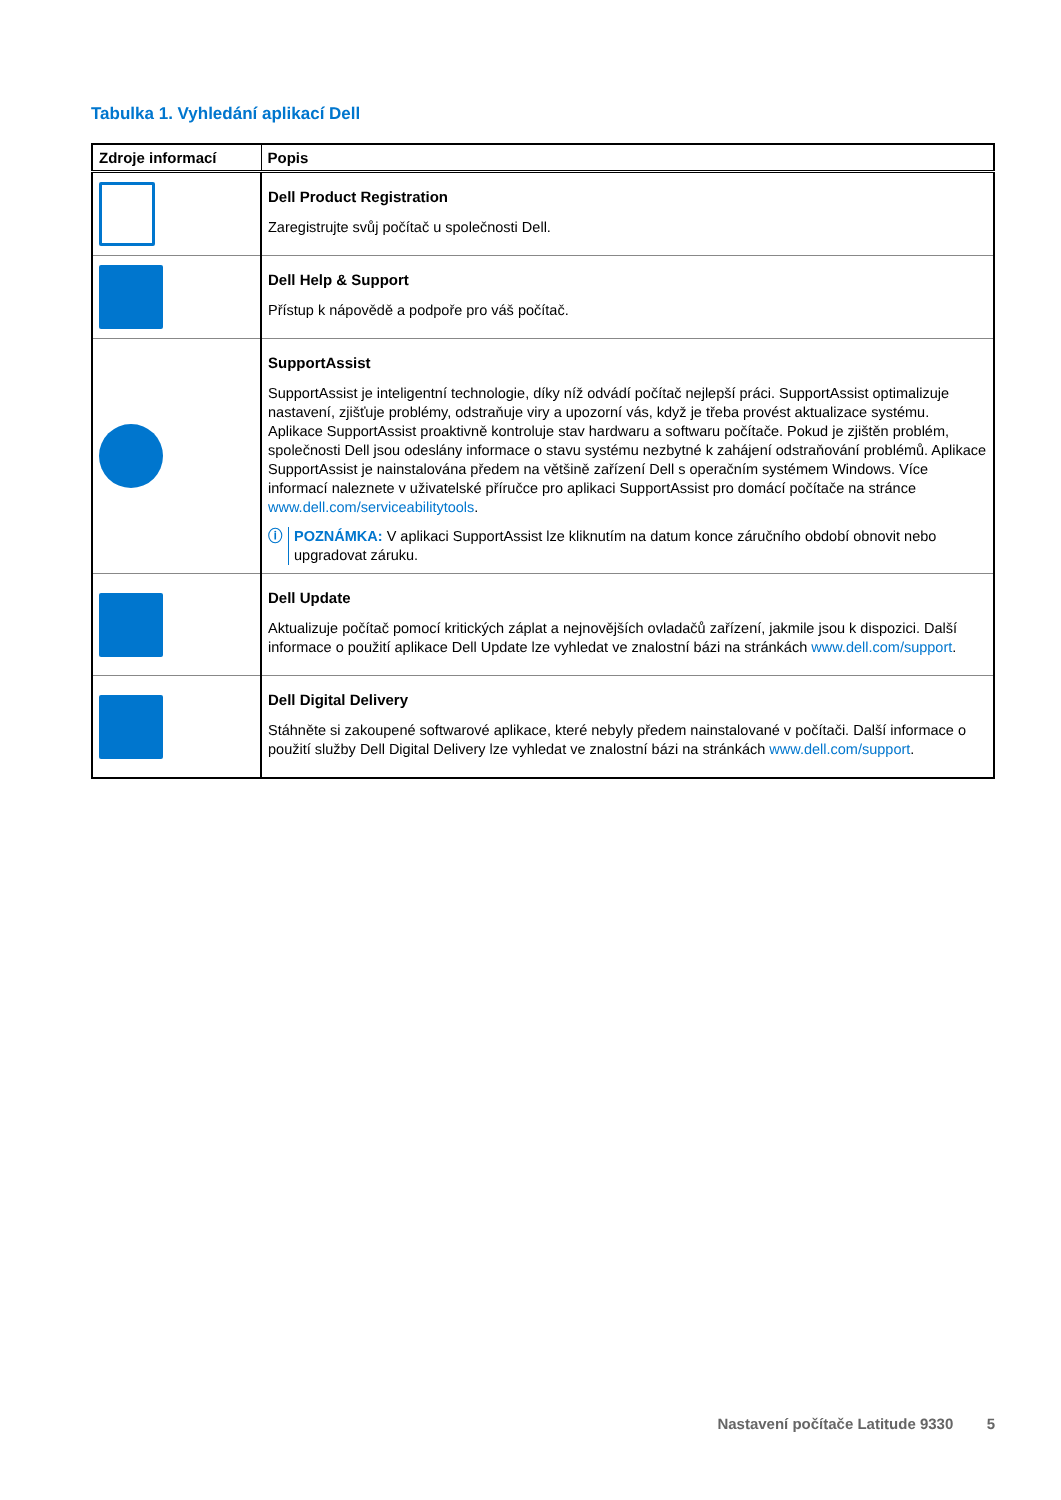Tabulka 1. Vyhledání aplikací Dell
| Zdroje informací | Popis |
| --- | --- |
| | Dell Product Registration Zaregistrujte svůj počítač u společnosti Dell. |
| | Dell Help & Support Přístup k nápovědě a podpoře pro váš počítač. |
| | SupportAssist SupportAssist je inteligentní technologie, díky níž odvádí počítač nejlepší práci. SupportAssist optimalizuje nastavení, zjišťuje problémy, odstraňuje viry a upozorní vás, když je třeba provést aktualizace systému. Aplikace SupportAssist proaktivně kontroluje stav hardwaru a softwaru počítače. Pokud je zjištěn problém, společnosti Dell jsou odeslány informace o stavu systému nezbytné k zahájení odstraňování problémů. Aplikace SupportAssist je nainstalována předem na většině zařízení Dell s operačním systémem Windows. Více informací naleznete v uživatelské příručce pro aplikaci SupportAssist pro domácí počítače na stránce www.dell.com/serviceabilitytools . ⓘ POZNÁMKA: V aplikaci SupportAssist lze kliknutím na datum konce záručního období obnovit nebo upgradovat záruku. |
| | Dell Update Aktualizuje počítač pomocí kritických záplat a nejnovějších ovladačů zařízení, jakmile jsou k dispozici. Další informace o použití aplikace Dell Update lze vyhledat ve znalostní bázi na stránkách www.dell.com/support . |
| | Dell Digital Delivery Stáhněte si zakoupené softwarové aplikace, které nebyly předem nainstalované v počítači. Další informace o použití služby Dell Digital Delivery lze vyhledat ve znalostní bázi na stránkách www.dell.com/support . |
Nastavení počítače Latitude 9330 5